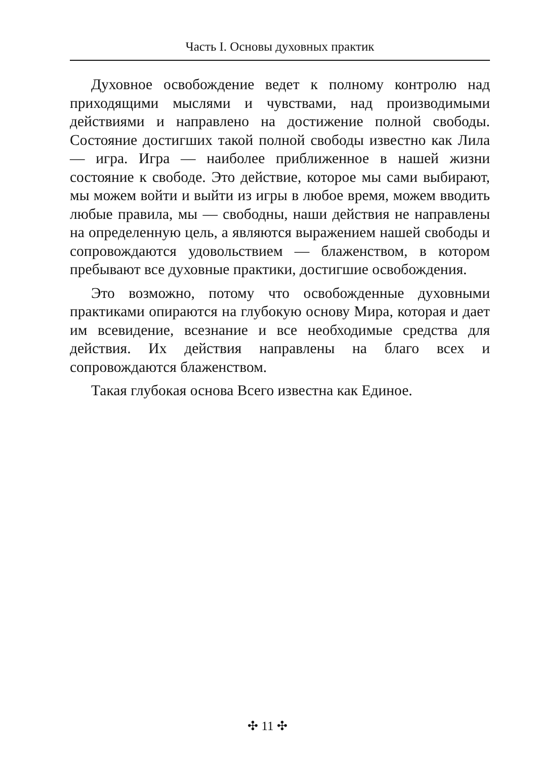Часть I. Основы духовных практик
Духовное освобождение ведет к полному контролю над приходящими мыслями и чувствами, над производимыми действиями и направлено на достижение полной свободы. Состояние достигших такой полной свободы известно как Лила — игра. Игра — наиболее приближенное в нашей жизни состояние к свободе. Это действие, которое мы сами выбирают, мы можем войти и выйти из игры в любое время, можем вводить любые правила, мы — свободны, наши действия не направлены на определенную цель, а являются выражением нашей свободы и сопровождаются удовольствием — блаженством, в котором пребывают все духовные практики, достигшие освобождения.
Это возможно, потому что освобожденные духовными практиками опираются на глубокую основу Мира, которая и дает им всевидение, всезнание и все необходимые средства для действия. Их действия направлены на благо всех и сопровождаются блаженством.
Такая глубокая основа Всего известна как Единое.
✣ 11 ✣